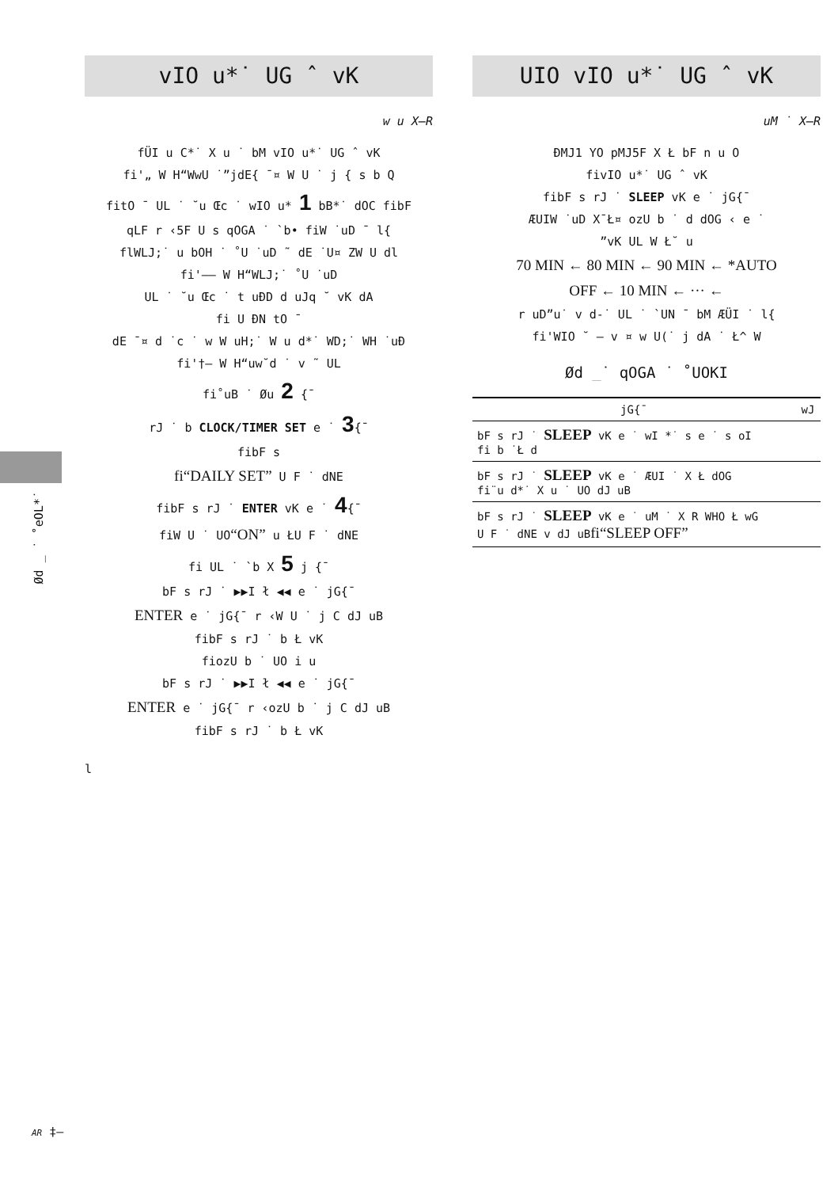Ød _ ˙ ˚eOL*˙
vIO u*˙ UG ˆ vK
w u X–R
fÜI u C*˙ X u ˙ bM vIO u*˙ UG ˆ vK
fi'„ W H“WwU ˙”jdE{ ¯¤ W U ˙ j { s b Q
fitO ¯ UL ˙ ˘u Œc ˙ wIO u* 1 bB*˙ dOC fibF
qLF r ‹5F U s qOGA ˙ `b• fiW ˙uD ¯ l{
flWLJ;˙ u bOH ˙ ˚U ˙uD ˜ dE ˙U¤ ZW U dl
fi'–– W H“WLJ;˙ ˚U ˙uD
UL ˙ ˘u Œc ˙ t uÐD d uJq ˘ vK dA
fi U ÐN tO ¯
dE ¯¤ d ˙c ˙ w W uH;˙ W u d*˙ WD;˙ WH ˙uÐ
fi'†– W H“uw˘d ˙ v ˜ UL
fi˚uB ˙ Øu 2 {¯
rJ ˙ b CLOCK/TIMER SET e ˙ 3{¯
fibF s
fi“DAILY SET” U F ˙ dNE
fibF s rJ ˙ ENTER vK e ˙ 4{¯
fiW U ˙ UO“ON” u ŁU F ˙ dNE
fi UL ˙ `b X 5 j {¯
bF s rJ ˙ ▶▶I ł ◀◀ e ˙ jG{¯
ENTER e ˙ jG{¯ r ‹W U ˙ j C dJ uB
fibF s rJ ˙ b Ł vK
fiozU b ˙ UO i u
bF s rJ ˙ ▶▶I ł ◀◀ e ˙ jG{¯
ENTER e ˙ jG{¯ r ‹ozU b ˙ j C dJ uB
fibF s rJ ˙ b Ł vK
l
UIO vIO u*˙ UG ˆ vK
uM ˙ X–R
ÐMJ1 YO pMJ5F X Ł bF n u O
fivIO u*˙ UG ˆ vK
fibF s rJ ˙ SLEEP vK e ˙ jG{¯
ÆUIW ˙uD X¯Ł¤ ozU b ˙ d dOG ‹ e ˙
”vK UL W Ł˘ u
70 MIN ← 80 MIN ← 90 MIN ← *AUTO
OFF ← 10 MIN ← ··· ←
r uD”u˙ v d-˙ UL ˙ `UN ¯ bM ÆÜI ˙ l{
fi'WIO ˘ – v ¤ w U(˙ j dA ˙ Ł^ W
Ød _˙ qOGA ˙ ˚UOKI
| jG{¯ | wJ |
| --- | --- |
| bF s rJ ˙ SLEEP vK e ˙ wI *˙ s e ˙ s oI fi b ˙Ł d | |
| bF s rJ ˙ SLEEP vK e ˙ ÆUI ˙ X Ł dOG fi¨u d*˙ X u ˙ UO dJ uB | |
| bF s rJ ˙ SLEEP vK e ˙ uM ˙ X R WHO Ł wG U F ˙ dNE v dJ uB fi“SLEEP OFF” | |
AR ‡–